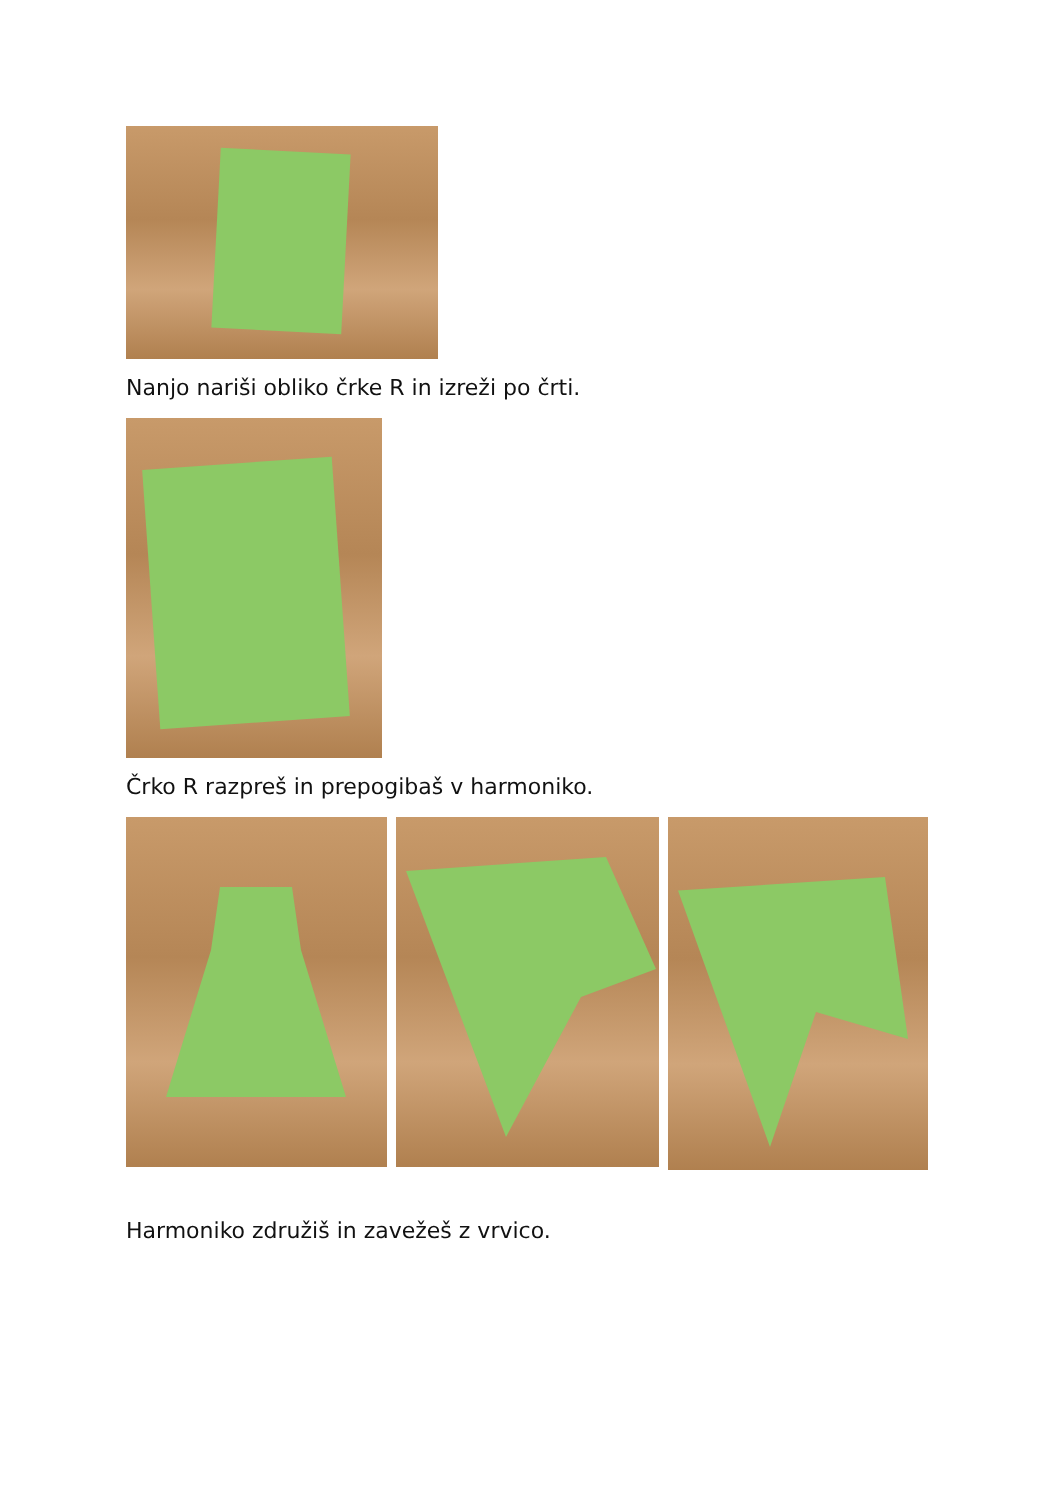Nanjo nariši obliko črke R in izreži po črti.
Črko R razpreš in prepogibaš v harmoniko.
Harmoniko združiš in zavežeš z vrvico.